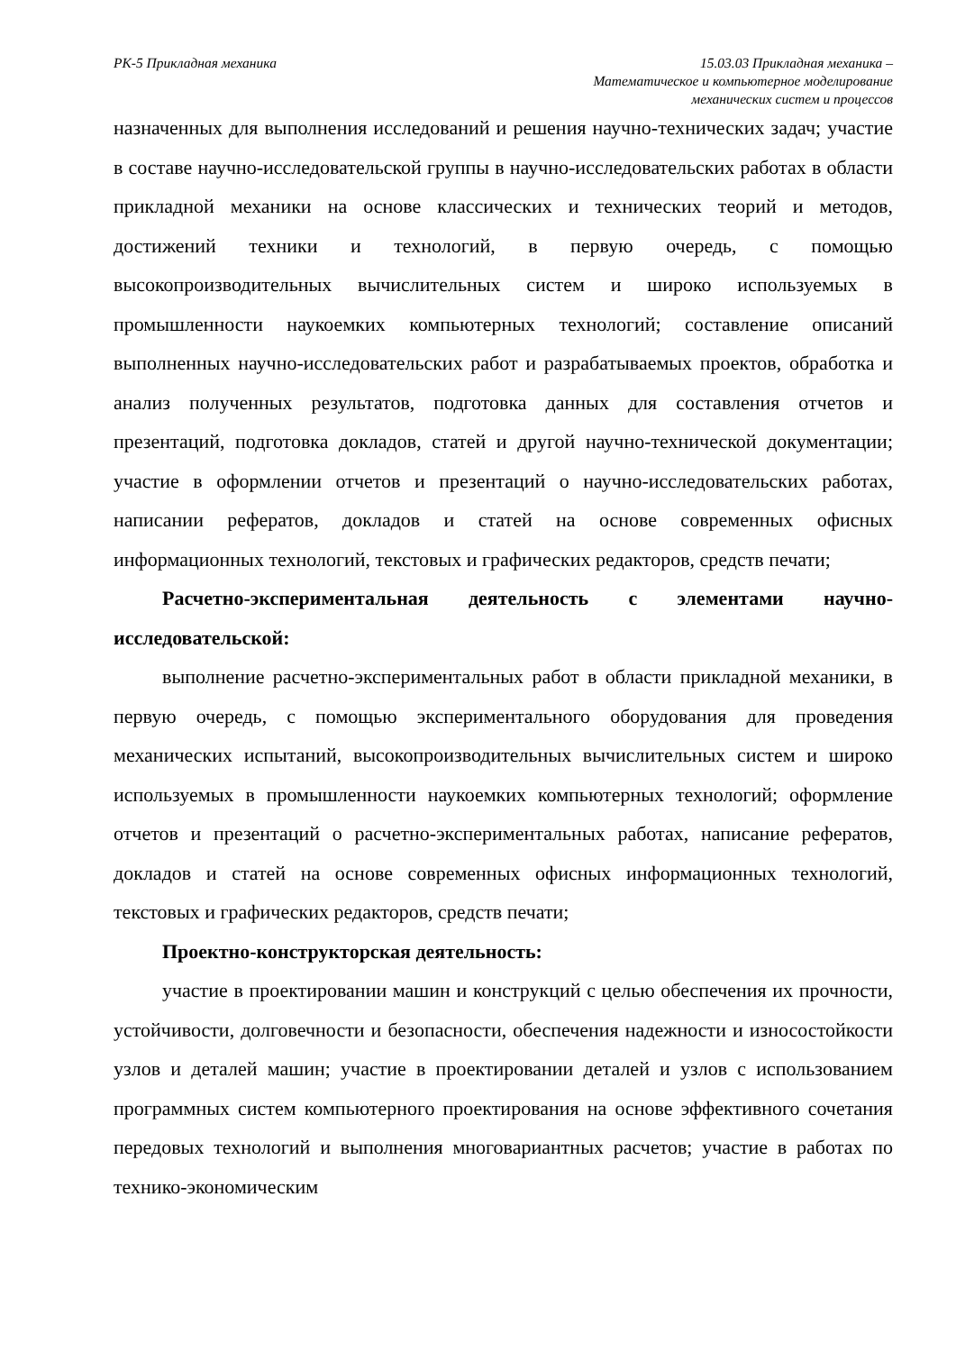РК-5 Прикладная механика 15.03.03 Прикладная механика –
Математическое и компьютерное моделирование
механических систем и процессов
назначенных для выполнения исследований и решения научно-технических задач; участие в составе научно-исследовательской группы в научно-исследовательских работах в области прикладной механики на основе классических и технических теорий и методов, достижений техники и технологий, в первую очередь, с помощью высокопроизводительных вычислительных систем и широко используемых в промышленности наукоемких компьютерных технологий; составление описаний выполненных научно-исследовательских работ и разрабатываемых проектов, обработка и анализ полученных результатов, подготовка данных для составления отчетов и презентаций, подготовка докладов, статей и другой научно-технической документации; участие в оформлении отчетов и презентаций о научно-исследовательских работах, написании рефератов, докладов и статей на основе современных офисных информационных технологий, текстовых и графических редакторов, средств печати;
Расчетно-экспериментальная деятельность с элементами научно-исследовательской:
выполнение расчетно-экспериментальных работ в области прикладной механики, в первую очередь, с помощью экспериментального оборудования для проведения механических испытаний, высокопроизводительных вычислительных систем и широко используемых в промышленности наукоемких компьютерных технологий; оформление отчетов и презентаций о расчетно-экспериментальных работах, написание рефератов, докладов и статей на основе современных офисных информационных технологий, текстовых и графических редакторов, средств печати;
Проектно-конструкторская деятельность:
участие в проектировании машин и конструкций с целью обеспечения их прочности, устойчивости, долговечности и безопасности, обеспечения надежности и износостойкости узлов и деталей машин; участие в проектировании деталей и узлов с использованием программных систем компьютерного проектирования на основе эффективного сочетания передовых технологий и выполнения многовариантных расчетов; участие в работах по технико-экономическим